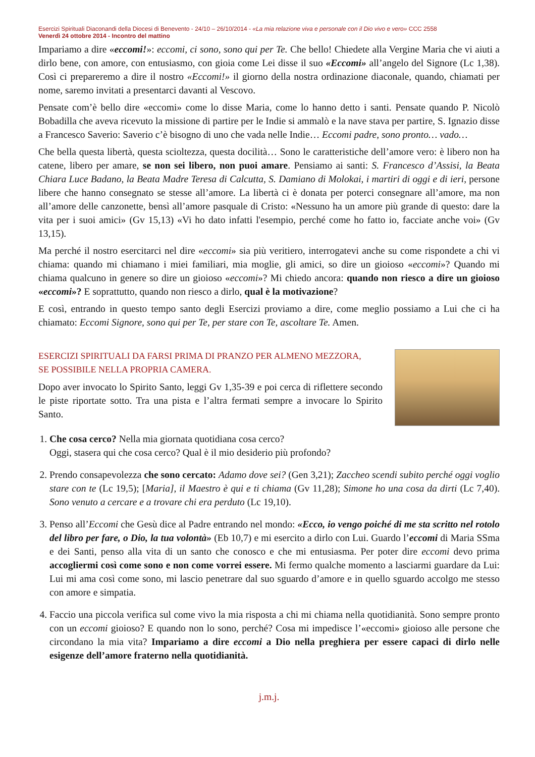Esercizi Spirituali Diaconandi della Diocesi di Benevento - 24/10 – 26/10/2014 - «La mia relazione viva e personale con il Dio vivo e vero» CCC 2558
Venerdì 24 ottobre 2014 - Incontro del mattino
Impariamo a dire «eccomi!»: eccomi, ci sono, sono qui per Te. Che bello! Chiedete alla Vergine Maria che vi aiuti a dirlo bene, con amore, con entusiasmo, con gioia come Lei disse il suo «Eccomi» all’angelo del Signore (Lc 1,38). Così ci prepareremo a dire il nostro «Eccomi!» il giorno della nostra ordinazione diaconale, quando, chiamati per nome, saremo invitati a presentarci davanti al Vescovo.
Pensate com’è bello dire «eccomi» come lo disse Maria, come lo hanno detto i santi. Pensate quando P. Nicolò Bobadilla che aveva ricevuto la missione di partire per le Indie si ammalò e la nave stava per partire, S. Ignazio disse a Francesco Saverio: Saverio c’è bisogno di uno che vada nelle Indie… Eccomi padre, sono pronto… vado…
Che bella questa libertà, questa scioltezza, questa docilità… Sono le caratteristiche dell’amore vero: è libero non ha catene, libero per amare, se non sei libero, non puoi amare. Pensiamo ai santi: S. Francesco d’Assisi, la Beata Chiara Luce Badano, la Beata Madre Teresa di Calcutta, S. Damiano di Molokai, i martiri di oggi e di ieri, persone libere che hanno consegnato se stesse all’amore. La libertà ci è donata per poterci consegnare all’amore, ma non all’amore delle canzonette, bensì all’amore pasquale di Cristo: «Nessuno ha un amore più grande di questo: dare la vita per i suoi amici» (Gv 15,13) «Vi ho dato infatti l'esempio, perché come ho fatto io, facciate anche voi» (Gv 13,15).
Ma perché il nostro esercitarci nel dire «eccomi» sia più veritiero, interrogatevi anche su come rispondete a chi vi chiama: quando mi chiamano i miei familiari, mia moglie, gli amici, so dire un gioioso «eccomi»? Quando mi chiama qualcuno in genere so dire un gioioso «eccomi»? Mi chiedo ancora: quando non riesco a dire un gioioso «eccomi»? E soprattutto, quando non riesco a dirlo, qual è la motivazione?
E così, entrando in questo tempo santo degli Esercizi proviamo a dire, come meglio possiamo a Lui che ci ha chiamato: Eccomi Signore, sono qui per Te, per stare con Te, ascoltare Te. Amen.
ESERCIZI SPIRITUALI DA FARSI PRIMA DI PRANZO PER ALMENO MEZZORA,
SE POSSIBILE NELLA PROPRIA CAMERA.
Dopo aver invocato lo Spirito Santo, leggi Gv 1,35-39 e poi cerca di riflettere secondo le piste riportate sotto. Tra una pista e l’altra fermati sempre a invocare lo Spirito Santo.
1. Che cosa cerco? Nella mia giornata quotidiana cosa cerco?
Oggi, stasera qui che cosa cerco? Qual è il mio desiderio più profondo?
2. Prendo consapevolezza che sono cercato: Adamo dove sei? (Gen 3,21); Zaccheo scendi subito perché oggi voglio stare con te (Lc 19,5); [Maria], il Maestro è qui e ti chiama (Gv 11,28); Simone ho una cosa da dirti (Lc 7,40). Sono venuto a cercare e a trovare chi era perduto (Lc 19,10).
3. Penso all’Eccomi che Gesù dice al Padre entrando nel mondo: «Ecco, io vengo poiché di me sta scritto nel rotolo del libro per fare, o Dio, la tua volontà» (Eb 10,7) e mi esercito a dirlo con Lui. Guardo l’eccomi di Maria SSma e dei Santi, penso alla vita di un santo che conosco e che mi entusiasma. Per poter dire eccomi devo prima accogliermi così come sono e non come vorrei essere. Mi fermo qualche momento a lasciarmi guardare da Lui: Lui mi ama così come sono, mi lascio penetrare dal suo sguardo d’amore e in quello sguardo accolgo me stesso con amore e simpatia.
4. Faccio una piccola verifica sul come vivo la mia risposta a chi mi chiama nella quotidianità. Sono sempre pronto con un eccomi gioioso? E quando non lo sono, perché? Cosa mi impedisce l’«eccomi» gioioso alle persone che circondano la mia vita? Impariamo a dire eccomi a Dio nella preghiera per essere capaci di dirlo nelle esigenze dell’amore fraterno nella quotidianità.
j.m.j.